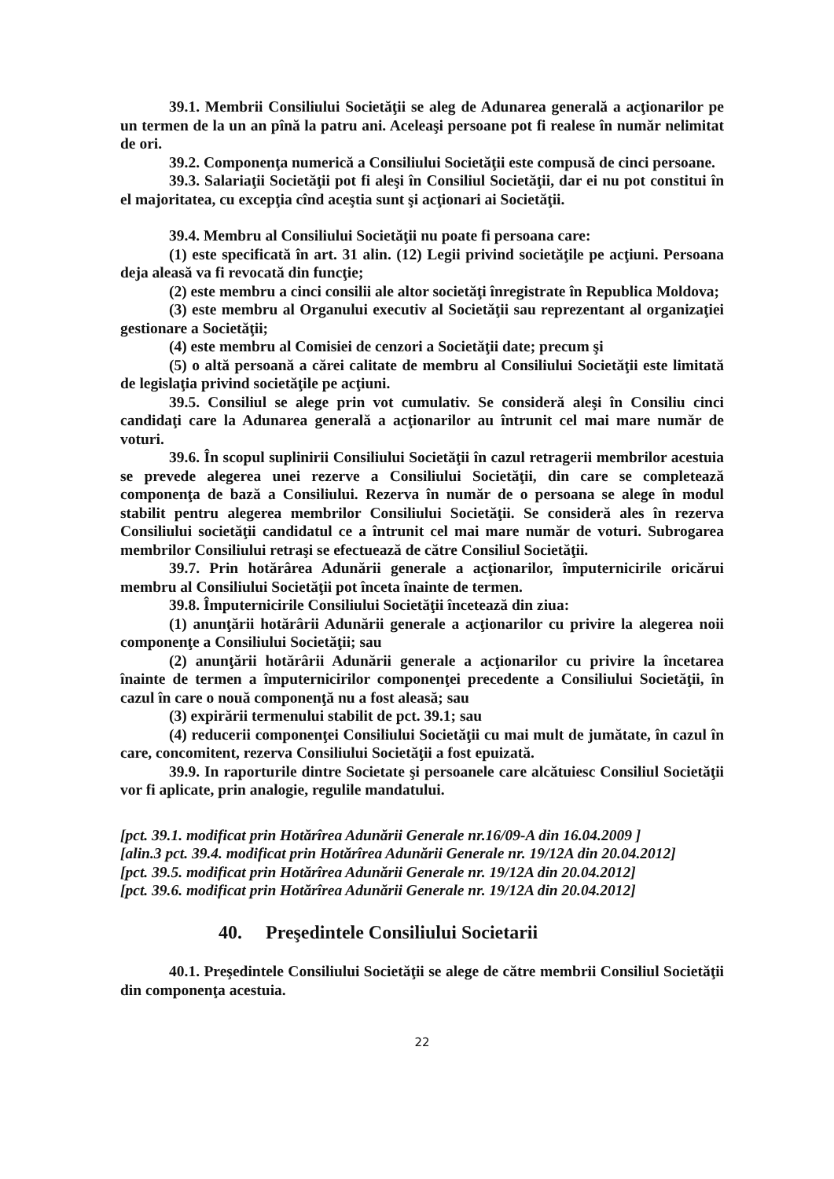39.1. Membrii Consiliului Societăţii se aleg de Adunarea generală a acţionarilor pe un termen de la un an pînă la patru ani. Aceleaşi persoane pot fi realese în număr nelimitat de ori.
39.2. Componenţa numerică a Consiliului Societăţii este compusă de cinci persoane.
39.3. Salariaţii Societăţii pot fi aleşi în Consiliul Societăţii, dar ei nu pot constitui în el majoritatea, cu excepţia cînd aceştia sunt şi acţionari ai Societăţii.
39.4. Membru al Consiliului Societăţii nu poate fi persoana care:
(1) este specificată în art. 31 alin. (12) Legii privind societăţile pe acţiuni. Persoana deja aleasă va fi revocată din funcţie;
(2) este membru a cinci consilii ale altor societăţi înregistrate în Republica Moldova;
(3) este membru al Organului executiv al Societăţii sau reprezentant al organizaţiei gestionare a Societăţii;
(4) este membru al Comisiei de cenzori a Societăţii date; precum şi
(5) o altă persoană a cărei calitate de membru al Consiliului Societăţii este limitată de legislaţia privind societăţile pe acţiuni.
39.5. Consiliul se alege prin vot cumulativ. Se consideră aleşi în Consiliu cinci candidaţi care la Adunarea generală a acţionarilor au întrunit cel mai mare număr de voturi.
39.6. În scopul suplinirii Consiliului Societăţii în cazul retragerii membrilor acestuia se prevede alegerea unei rezerve a Consiliului Societăţii, din care se completează componenţa de bază a Consiliului. Rezerva în număr de o persoana se alege în modul stabilit pentru alegerea membrilor Consiliului Societăţii. Se consideră ales în rezerva Consiliului societăţii candidatul ce a întrunit cel mai mare număr de voturi. Subrogarea membrilor Consiliului retraşi se efectuează de către Consiliul Societăţii.
39.7. Prin hotărârea Adunării generale a acţionarilor, împuternicirile oricărui membru al Consiliului Societăţii pot înceta înainte de termen.
39.8. Împuternicirile Consiliului Societăţii încetează din ziua:
(1) anunţării hotărârii Adunării generale a acţionarilor cu privire la alegerea noii componenţe a Consiliului Societăţii; sau
(2) anunţării hotărârii Adunării generale a acţionarilor cu privire la încetarea înainte de termen a împuternicirilor componenţei precedente a Consiliului Societăţii, în cazul în care o nouă componenţă nu a fost aleasă; sau
(3) expirării termenului stabilit de pct. 39.1; sau
(4) reducerii componenţei Consiliului Societăţii cu mai mult de jumătate, în cazul în care, concomitent, rezerva Consiliului Societăţii a fost epuizată.
39.9. In raporturile dintre Societate şi persoanele care alcătuiesc Consiliul Societăţii vor fi aplicate, prin analogie, regulile mandatului.
[pct. 39.1. modificat prin Hotărîrea Adunării Generale nr.16/09-A din 16.04.2009 ]
[alin.3 pct. 39.4. modificat prin Hotărîrea Adunării Generale nr. 19/12A din 20.04.2012]
[pct. 39.5. modificat prin Hotărîrea Adunării Generale nr. 19/12A din 20.04.2012]
[pct. 39.6. modificat prin Hotărîrea Adunării Generale nr. 19/12A din 20.04.2012]
40. Preşedintele Consiliului Societarii
40.1. Preşedintele Consiliului Societăţii se alege de către membrii Consiliul Societăţii din componenţa acestuia.
22